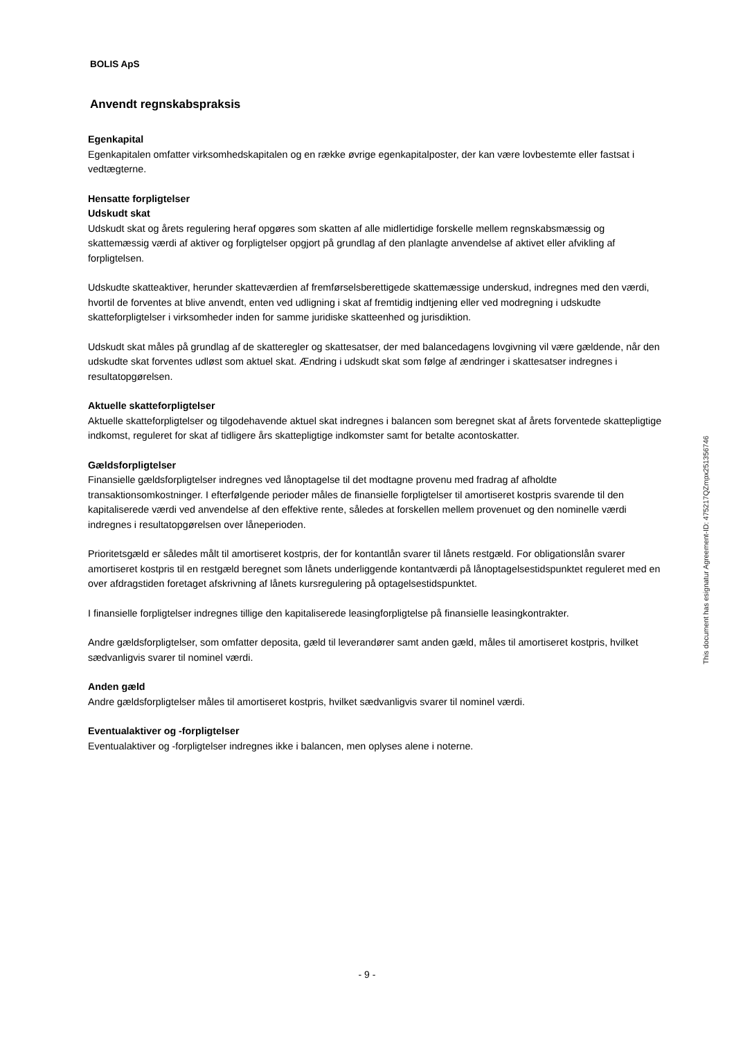BOLIS ApS
Anvendt regnskabspraksis
Egenkapital
Egenkapitalen omfatter virksomhedskapitalen og en række øvrige egenkapitalposter, der kan være lovbestemte eller fastsat i vedtægterne.
Hensatte forpligtelser
Udskudt skat
Udskudt skat og årets regulering heraf opgøres som skatten af alle midlertidige forskelle mellem regnskabsmæssig og skattemæssig værdi af aktiver og forpligtelser opgjort på grundlag af den planlagte anvendelse af aktivet eller afvikling af forpligtelsen.
Udskudte skatteaktiver, herunder skatteværdien af fremførselsberettigede skattemæssige underskud, indregnes med den værdi, hvortil de forventes at blive anvendt, enten ved udligning i skat af fremtidig indtjening eller ved modregning i udskudte skatteforpligtelser i virksomheder inden for samme juridiske skatteenhed og jurisdiktion.
Udskudt skat måles på grundlag af de skatteregler og skattesatser, der med balancedagens lovgivning vil være gældende, når den udskudte skat forventes udløst som aktuel skat. Ændring i udskudt skat som følge af ændringer i skattesatser indregnes i resultatopgørelsen.
Aktuelle skatteforpligtelser
Aktuelle skatteforpligtelser og tilgodehavende aktuel skat indregnes i balancen som beregnet skat af årets forventede skattepligtige indkomst, reguleret for skat af tidligere års skattepligtige indkomster samt for betalte acontoskatter.
Gældsforpligtelser
Finansielle gældsforpligtelser indregnes ved lånoptagelse til det modtagne provenu med fradrag af afholdte transaktionsomkostninger. I efterfølgende perioder måles de finansielle forpligtelser til amortiseret kostpris svarende til den kapitaliserede værdi ved anvendelse af den effektive rente, således at forskellen mellem provenuet og den nominelle værdi indregnes i resultatopgørelsen over låneperioden.
Prioritetsgæld er således målt til amortiseret kostpris, der for kontantlån svarer til lånets restgæld. For obligationslån svarer amortiseret kostpris til en restgæld beregnet som lånets underliggende kontantværdi på lånoptagelsestidspunktet reguleret med en over afdragstiden foretaget afskrivning af lånets kursregulering på optagelsestidspunktet.
I finansielle forpligtelser indregnes tillige den kapitaliserede leasingforpligtelse på finansielle leasingkontrakter.
Andre gældsforpligtelser, som omfatter deposita, gæld til leverandører samt anden gæld, måles til amortiseret kostpris, hvilket sædvanligvis svarer til nominel værdi.
Anden gæld
Andre gældsforpligtelser måles til amortiseret kostpris, hvilket sædvanligvis svarer til nominel værdi.
Eventualaktiver og -forpligtelser
Eventualaktiver og -forpligtelser indregnes ikke i balancen, men oplyses alene i noterne.
This document has esignatur Agreement-ID: 475217QZmpx251356746
- 9 -